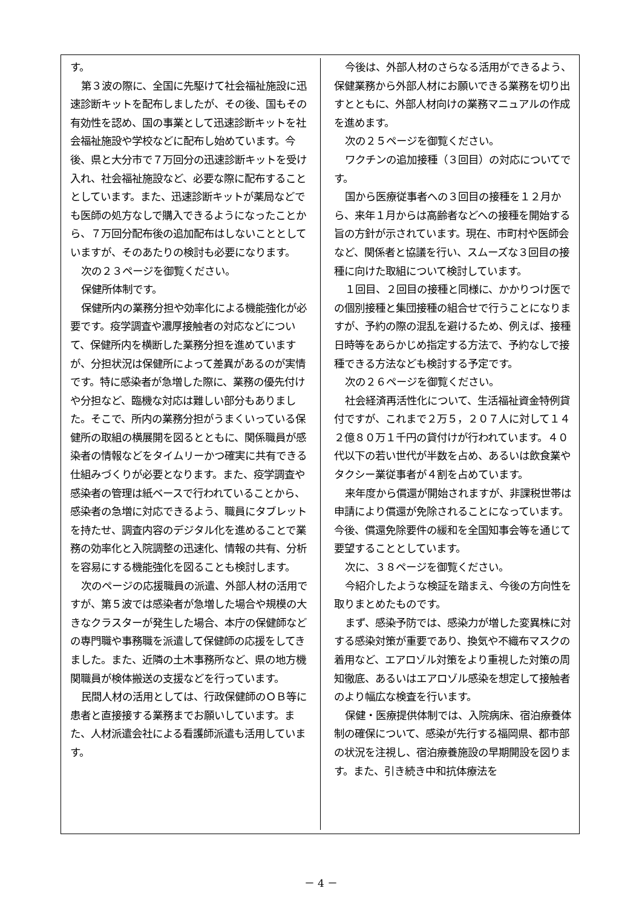す。
第３波の際に、全国に先駆けて社会福祉施設に迅速診断キットを配布しましたが、その後、国もその有効性を認め、国の事業として迅速診断キットを社会福祉施設や学校などに配布し始めています。今後、県と大分市で７万回分の迅速診断キットを受け入れ、社会福祉施設など、必要な際に配布することとしています。また、迅速診断キットが薬局などでも医師の処方なしで購入できるようになったことから、７万回分配布後の追加配布はしないこととしていますが、そのあたりの検討も必要になります。
次の２３ページを御覧ください。
保健所体制です。
保健所内の業務分担や効率化による機能強化が必要です。疫学調査や濃厚接触者の対応などについて、保健所内を横断した業務分担を進めていますが、分担状況は保健所によって差異があるのが実情です。特に感染者が急増した際に、業務の優先付けや分担など、臨機な対応は難しい部分もありました。そこで、所内の業務分担がうまくいっている保健所の取組の横展開を図るとともに、関係職員が感染者の情報などをタイムリーかつ確実に共有できる仕組みづくりが必要となります。また、疫学調査や感染者の管理は紙ベースで行われていることから、感染者の急増に対応できるよう、職員にタブレットを持たせ、調査内容のデジタル化を進めることで業務の効率化と入院調整の迅速化、情報の共有、分析を容易にする機能強化を図ることも検討します。
次のページの応援職員の派遣、外部人材の活用ですが、第５波では感染者が急増した場合や規模の大きなクラスターが発生した場合、本庁の保健師などの専門職や事務職を派遣して保健師の応援をしてきました。また、近隣の土木事務所など、県の地方機関職員が検体搬送の支援などを行っています。
民間人材の活用としては、行政保健師のＯＢ等に患者と直接接する業務までお願いしています。また、人材派遣会社による看護師派遣も活用しています。
今後は、外部人材のさらなる活用ができるよう、保健業務から外部人材にお願いできる業務を切り出すとともに、外部人材向けの業務マニュアルの作成を進めます。
次の２５ページを御覧ください。
ワクチンの追加接種（３回目）の対応についてです。
国から医療従事者への３回目の接種を１２月から、来年１月からは高齢者などへの接種を開始する旨の方針が示されています。現在、市町村や医師会など、関係者と協議を行い、スムーズな３回目の接種に向けた取組について検討しています。
１回目、２回目の接種と同様に、かかりつけ医での個別接種と集団接種の組合せで行うことになりますが、予約の際の混乱を避けるため、例えば、接種日時等をあらかじめ指定する方法で、予約なしで接種できる方法なども検討する予定です。
次の２６ページを御覧ください。
社会経済再活性化について、生活福祉資金特例貸付ですが、これまで２万５，２０７人に対して１４２億８０万１千円の貸付けが行われています。４０代以下の若い世代が半数を占め、あるいは飲食業やタクシー業従事者が４割を占めています。
来年度から償還が開始されますが、非課税世帯は申請により償還が免除されることになっています。今後、償還免除要件の緩和を全国知事会等を通じて要望することとしています。
次に、３８ページを御覧ください。
今紹介したような検証を踏まえ、今後の方向性を取りまとめたものです。
まず、感染予防では、感染力が増した変異株に対する感染対策が重要であり、換気や不織布マスクの着用など、エアロゾル対策をより重視した対策の周知徹底、あるいはエアロゾル感染を想定して接触者のより幅広な検査を行います。
保健・医療提供体制では、入院病床、宿泊療養体制の確保について、感染が先行する福岡県、都市部の状況を注視し、宿泊療養施設の早期開設を図ります。また、引き続き中和抗体療法を
－ 4 －